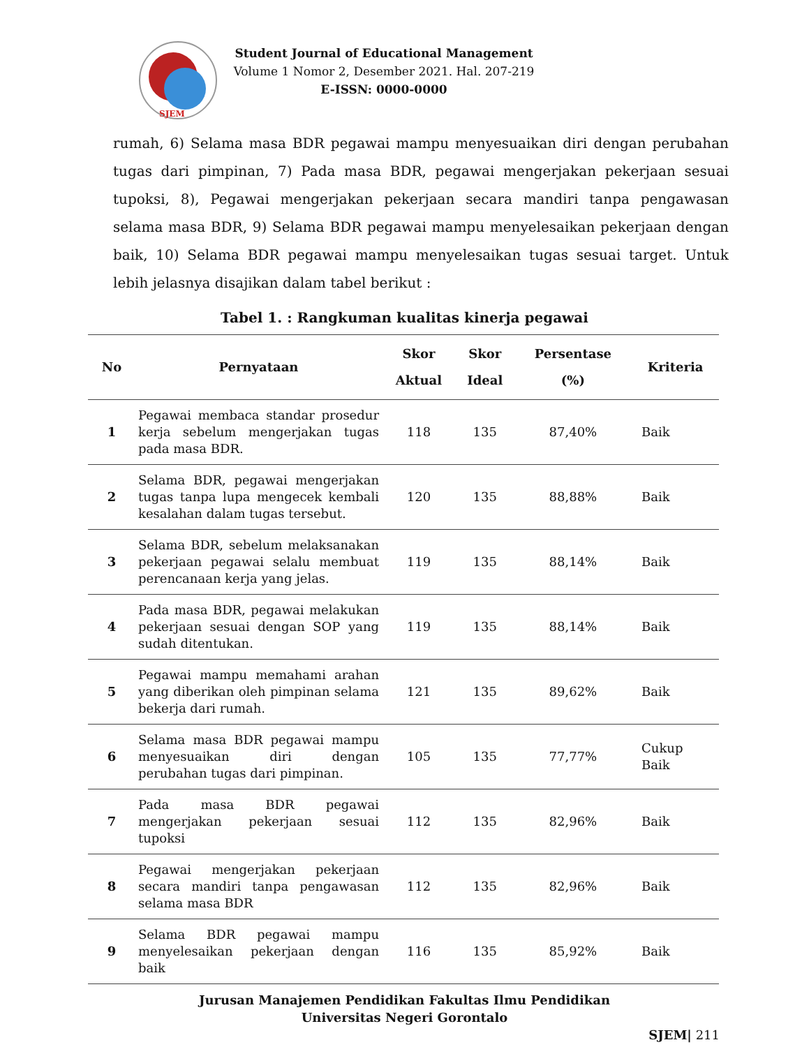SJEM
Student Journal of Educational Management
Volume 1 Nomor 2, Desember 2021. Hal. 207-219
E-ISSN: 0000-0000
rumah, 6) Selama masa BDR pegawai mampu menyesuaikan diri dengan perubahan tugas dari pimpinan, 7) Pada masa BDR, pegawai mengerjakan pekerjaan sesuai tupoksi, 8), Pegawai mengerjakan pekerjaan secara mandiri tanpa pengawasan selama masa BDR, 9) Selama BDR pegawai mampu menyelesaikan pekerjaan dengan baik, 10) Selama BDR pegawai mampu menyelesaikan tugas sesuai target. Untuk lebih jelasnya disajikan dalam tabel berikut :
Tabel 1. : Rangkuman kualitas kinerja pegawai
| No | Pernyataan | Skor Aktual | Skor Ideal | Persentase (%) | Kriteria |
| --- | --- | --- | --- | --- | --- |
| 1 | Pegawai membaca standar prosedur kerja sebelum mengerjakan tugas pada masa BDR. | 118 | 135 | 87,40% | Baik |
| 2 | Selama BDR, pegawai mengerjakan tugas tanpa lupa mengecek kembali kesalahan dalam tugas tersebut. | 120 | 135 | 88,88% | Baik |
| 3 | Selama BDR, sebelum melaksanakan pekerjaan pegawai selalu membuat perencanaan kerja yang jelas. | 119 | 135 | 88,14% | Baik |
| 4 | Pada masa BDR, pegawai melakukan pekerjaan sesuai dengan SOP yang sudah ditentukan. | 119 | 135 | 88,14% | Baik |
| 5 | Pegawai mampu memahami arahan yang diberikan oleh pimpinan selama bekerja dari rumah. | 121 | 135 | 89,62% | Baik |
| 6 | Selama masa BDR pegawai mampu menyesuaikan diri dengan perubahan tugas dari pimpinan. | 105 | 135 | 77,77% | Cukup Baik |
| 7 | Pada masa BDR pegawai mengerjakan pekerjaan sesuai tupoksi | 112 | 135 | 82,96% | Baik |
| 8 | Pegawai mengerjakan pekerjaan secara mandiri tanpa pengawasan selama masa BDR | 112 | 135 | 82,96% | Baik |
| 9 | Selama BDR pegawai mampu menyelesaikan pekerjaan dengan baik | 116 | 135 | 85,92% | Baik |
Jurusan Manajemen Pendidikan Fakultas Ilmu Pendidikan
Universitas Negeri Gorontalo
SJEM| 211